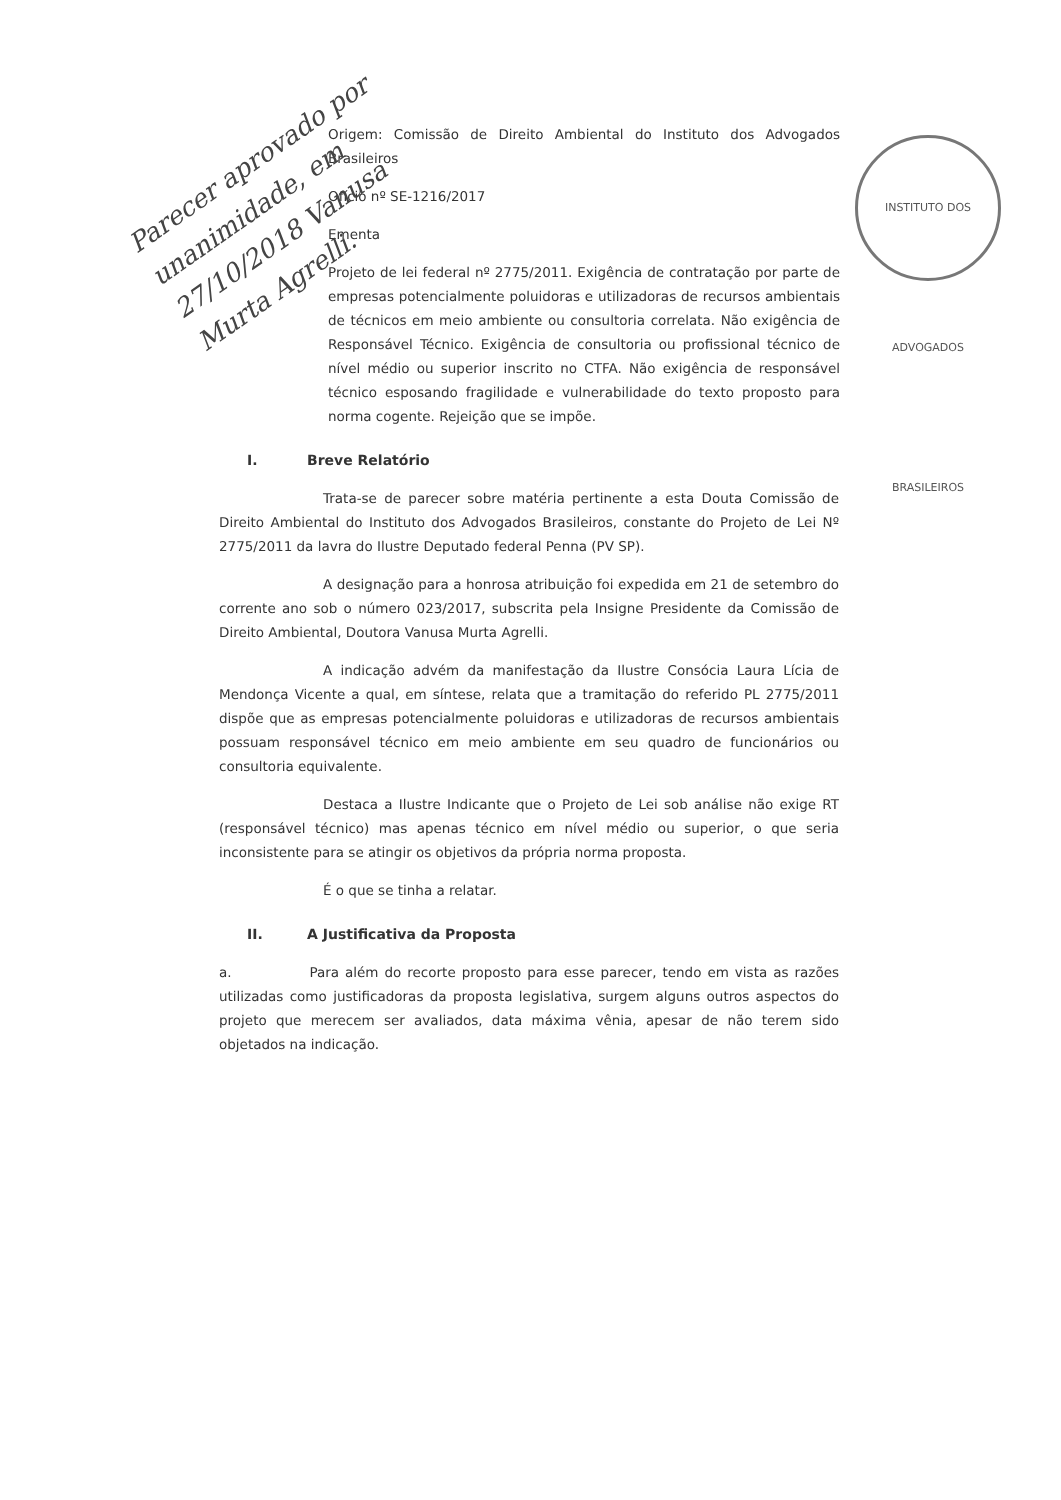INSTITUTO DOS ADVOGADOS BRASILEIROS
Origem: Comissão de Direito Ambiental do Instituto dos Advogados Brasileiros
Ofício nº SE-1216/2017
Ementa
Projeto de lei federal nº 2775/2011. Exigência de contratação por parte de empresas potencialmente poluidoras e utilizadoras de recursos ambientais de técnicos em meio ambiente ou consultoria correlata. Não exigência de Responsável Técnico. Exigência de consultoria ou profissional técnico de nível médio ou superior inscrito no CTFA. Não exigência de responsável técnico esposando fragilidade e vulnerabilidade do texto proposto para norma cogente. Rejeição que se impõe.
I. Breve Relatório
Trata-se de parecer sobre matéria pertinente a esta Douta Comissão de Direito Ambiental do Instituto dos Advogados Brasileiros, constante do Projeto de Lei Nº 2775/2011 da lavra do Ilustre Deputado federal Penna (PV SP).
A designação para a honrosa atribuição foi expedida em 21 de setembro do corrente ano sob o número 023/2017, subscrita pela Insigne Presidente da Comissão de Direito Ambiental, Doutora Vanusa Murta Agrelli.
A indicação advém da manifestação da Ilustre Consócia Laura Lícia de Mendonça Vicente a qual, em síntese, relata que a tramitação do referido PL 2775/2011 dispõe que as empresas potencialmente poluidoras e utilizadoras de recursos ambientais possuam responsável técnico em meio ambiente em seu quadro de funcionários ou consultoria equivalente.
Destaca a Ilustre Indicante que o Projeto de Lei sob análise não exige RT (responsável técnico) mas apenas técnico em nível médio ou superior, o que seria inconsistente para se atingir os objetivos da própria norma proposta.
É o que se tinha a relatar.
II. A Justificativa da Proposta
a. Para além do recorte proposto para esse parecer, tendo em vista as razões utilizadas como justificadoras da proposta legislativa, surgem alguns outros aspectos do projeto que merecem ser avaliados, data máxima vênia, apesar de não terem sido objetados na indicação.
Parecer aprovado por unanimidade, em 27/10/2018 Vanusa Murta Agrelli.